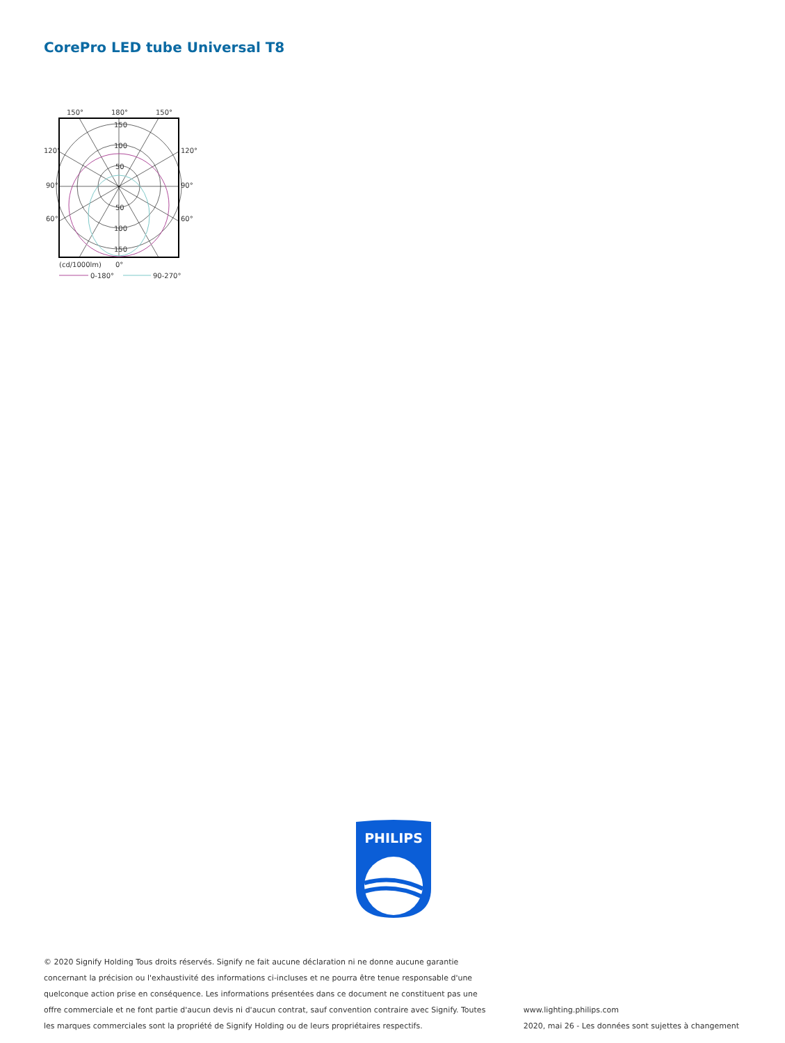CorePro LED tube Universal T8
150°
180°
150°
120°
120°
90°
90°
60°
60°
150
100
50
50
100
150
(cd/1000lm)
0°
0-180°
90-270°
PHILIPS
© 2020 Signify Holding Tous droits réservés. Signify ne fait aucune déclaration ni ne donne aucune garantie concernant la précision ou l'exhaustivité des informations ci-incluses et ne pourra être tenue responsable d'une quelconque action prise en conséquence. Les informations présentées dans ce document ne constituent pas une offre commerciale et ne font partie d'aucun devis ni d'aucun contrat, sauf convention contraire avec Signify. Toutes les marques commerciales sont la propriété de Signify Holding ou de leurs propriétaires respectifs.
www.lighting.philips.com
2020, mai 26 - Les données sont sujettes à changement